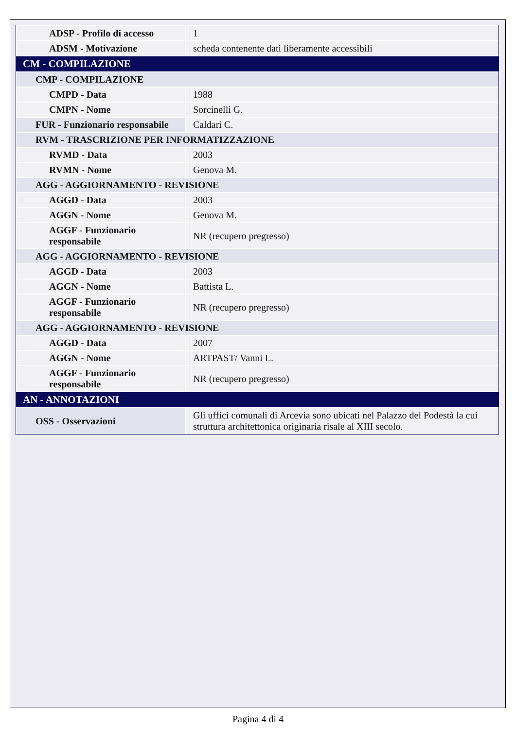| ADSP - Profilo di accesso | 1 |
| ADSM - Motivazione | scheda contenente dati liberamente accessibili |
| CM - COMPILAZIONE | |
| CMP - COMPILAZIONE | |
| CMPD - Data | 1988 |
| CMPN - Nome | Sorcinelli G. |
| FUR - Funzionario responsabile | Caldari C. |
| RVM - TRASCRIZIONE PER INFORMATIZZAZIONE | |
| RVMD - Data | 2003 |
| RVMN - Nome | Genova M. |
| AGG - AGGIORNAMENTO - REVISIONE | |
| AGGD - Data | 2003 |
| AGGN - Nome | Genova M. |
| AGGF - Funzionario responsabile | NR (recupero pregresso) |
| AGG - AGGIORNAMENTO - REVISIONE | |
| AGGD - Data | 2003 |
| AGGN - Nome | Battista L. |
| AGGF - Funzionario responsabile | NR (recupero pregresso) |
| AGG - AGGIORNAMENTO - REVISIONE | |
| AGGD - Data | 2007 |
| AGGN - Nome | ARTPAST/ Vanni L. |
| AGGF - Funzionario responsabile | NR (recupero pregresso) |
| AN - ANNOTAZIONI | |
| OSS - Osservazioni | Gli uffici comunali di Arcevia sono ubicati nel Palazzo del Podestà la cui struttura architettonica originaria risale al XIII secolo. |
Pagina 4 di 4